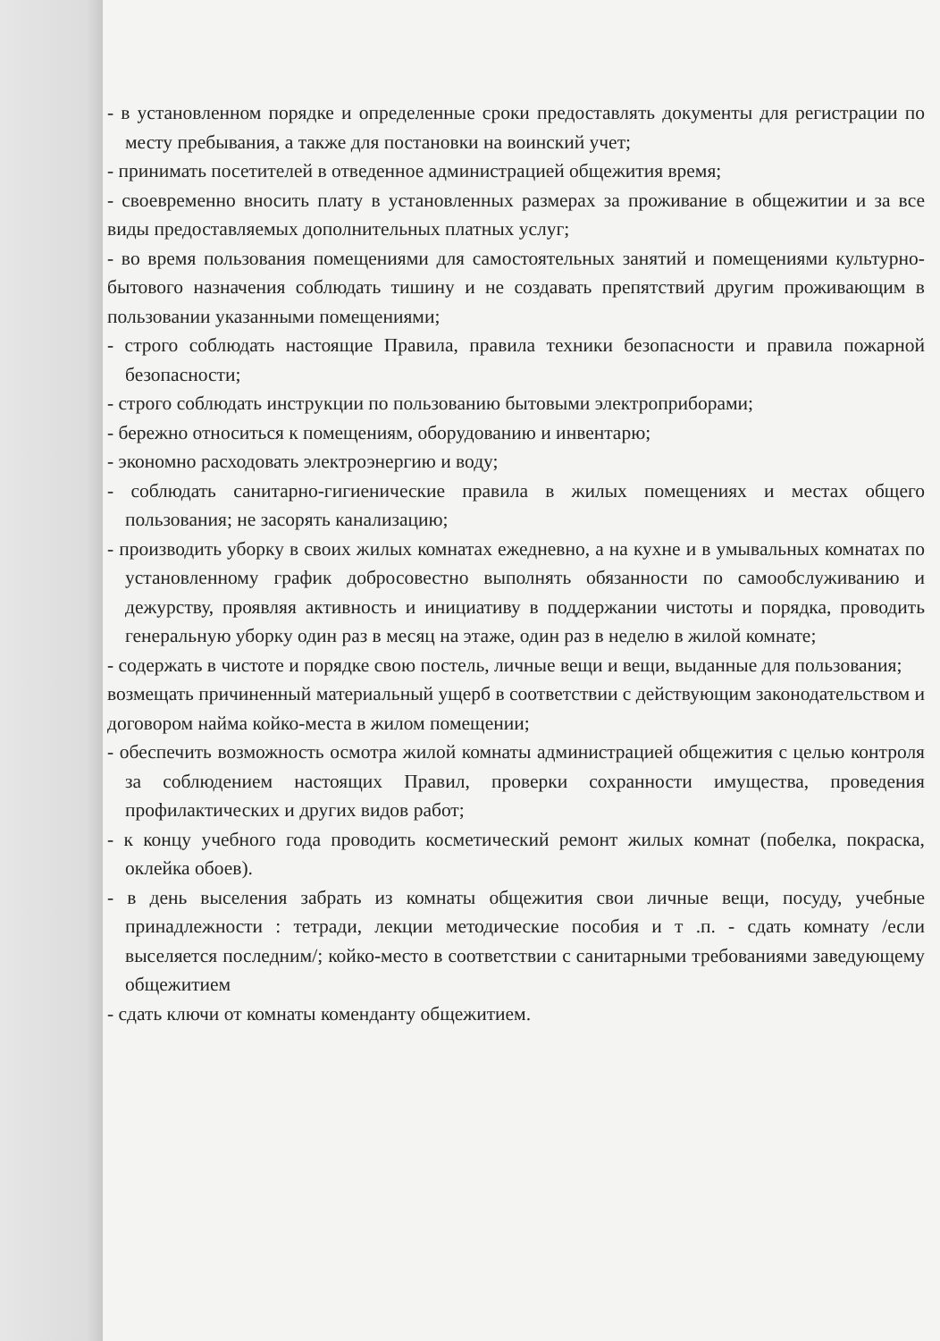- в установленном порядке и определенные сроки предоставлять документы для регистрации по месту пребывания, а также для постановки на воинский учет;
- принимать посетителей в отведенное администрацией общежития время;
- своевременно вносить плату в установленных размерах за проживание в общежитии и за все виды предоставляемых дополнительных платных услуг;
- во время пользования помещениями для самостоятельных занятий и помещениями культурно-бытового назначения соблюдать тишину и не создавать препятствий другим проживающим в пользовании указанными помещениями;
- строго соблюдать настоящие Правила, правила техники безопасности и правила пожарной безопасности;
- строго соблюдать инструкции по пользованию бытовыми электроприборами;
- бережно относиться к помещениям, оборудованию и инвентарю;
- экономно расходовать электроэнергию и воду;
- соблюдать санитарно-гигиенические правила в жилых помещениях и местах общего пользования; не засорять канализацию;
- производить уборку в своих жилых комнатах ежедневно, а на кухне и в умывальных комнатах по установленному график добросовестно выполнять обязанности по самообслуживанию и дежурству, проявляя активность и инициативу в поддержании чистоты и порядка, проводить генеральную уборку один раз в месяц на этаже, один раз в неделю в жилой комнате;
- содержать в чистоте и порядке свою постель, личные вещи и вещи, выданные для пользования;
возмещать причиненный материальный ущерб в соответствии с действующим законодательством и договором найма койко-места в жилом помещении;
- обеспечить возможность осмотра жилой комнаты администрацией общежития с целью контроля за соблюдением настоящих Правил, проверки сохранности имущества, проведения профилактических и других видов работ;
- к концу учебного года проводить косметический ремонт жилых комнат (побелка, покраска, оклейка обоев).
- в день выселения забрать из комнаты общежития свои личные вещи, посуду, учебные принадлежности : тетради, лекции методические пособия и т .п. - сдать комнату /если выселяется последним/; койко-место в соответствии с санитарными требованиями заведующему общежитием
- сдать ключи от комнаты коменданту общежитием.